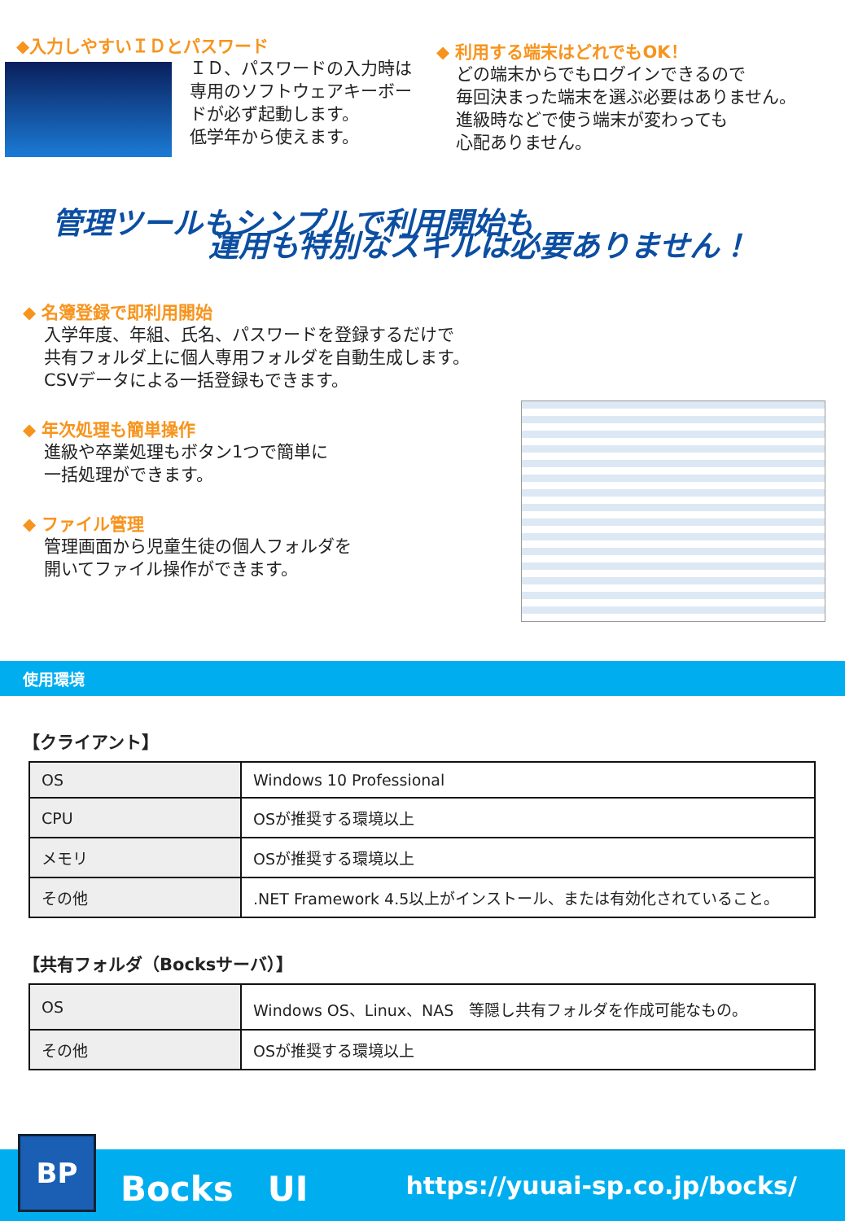◆入力しやすいＩＤとパスワード
ＩＤ、パスワードの入力時は
専用のソフトウェアキーボー
ドが必ず起動します。
低学年から使えます。
◆ 利用する端末はどれでもOK！
どの端末からでもログインできるので
毎回決まった端末を選ぶ必要はありません。
進級時などで使う端末が変わっても
心配ありません。
管理ツールもシンプルで利用開始も
運用も特別なスキルは必要ありません！
◆ 名簿登録で即利用開始
入学年度、年組、氏名、パスワードを登録するだけで
共有フォルダ上に個人専用フォルダを自動生成します。
CSVデータによる一括登録もできます。
◆ 年次処理も簡単操作
進級や卒業処理もボタン1つで簡単に
一括処理ができます。
◆ ファイル管理
管理画面から児童生徒の個人フォルダを
開いてファイル操作ができます。
使用環境
【クライアント】
| OS | Windows 10 Professional |
| CPU | OSが推奨する環境以上 |
| メモリ | OSが推奨する環境以上 |
| その他 | .NET Framework 4.5以上がインストール、または有効化されていること。 |
【共有フォルダ（Bocksサーバ）】
| OS | Windows OS、Linux、NAS 等隠し共有フォルダを作成可能なもの。 |
| その他 | OSが推奨する環境以上 |
BP
Bocks　UI https://yuuai-sp.co.jp/bocks/